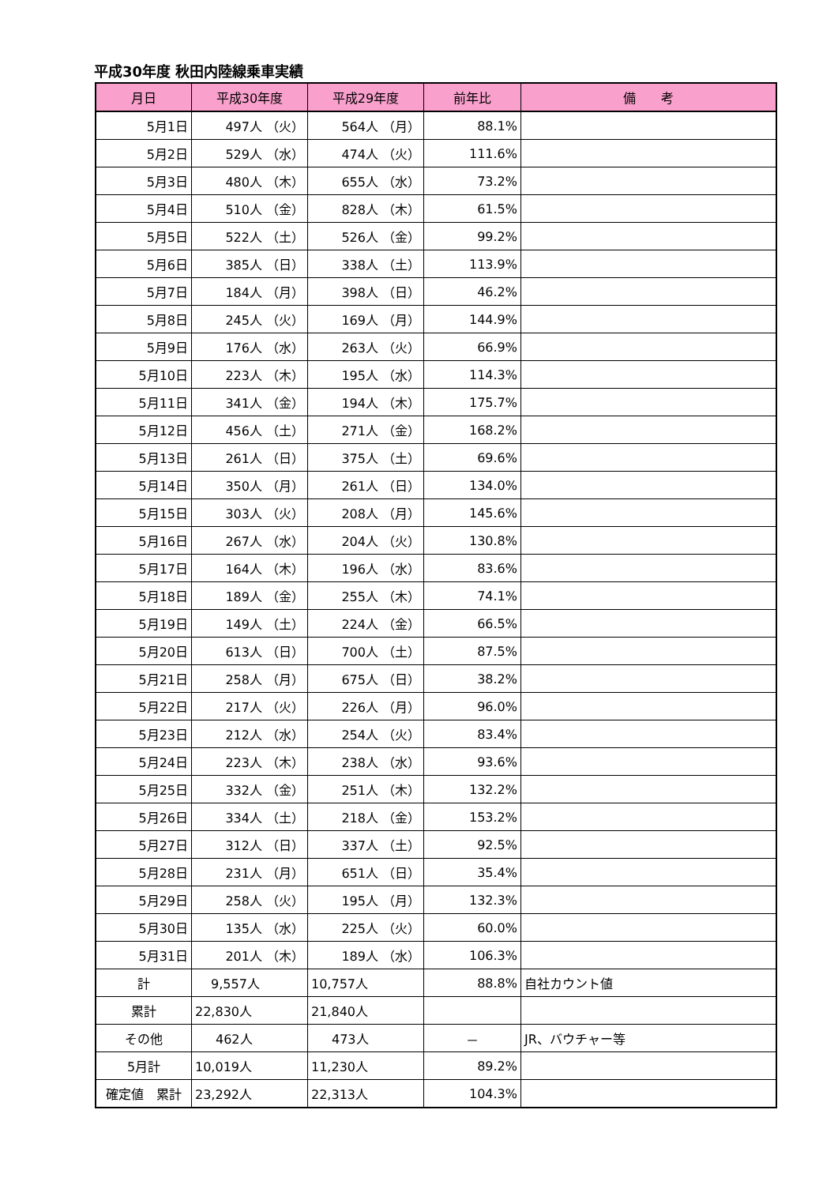平成30年度 秋田内陸線乗車実績
| 月日 | 平成30年度 | 平成29年度 | 前年比 | 備 考 |
| --- | --- | --- | --- | --- |
| 5月1日 | 497人 （火） | 564人 （月） | 88.1% | |
| 5月2日 | 529人 （水） | 474人 （火） | 111.6% | |
| 5月3日 | 480人 （木） | 655人 （水） | 73.2% | |
| 5月4日 | 510人 （金） | 828人 （木） | 61.5% | |
| 5月5日 | 522人 （土） | 526人 （金） | 99.2% | |
| 5月6日 | 385人 （日） | 338人 （土） | 113.9% | |
| 5月7日 | 184人 （月） | 398人 （日） | 46.2% | |
| 5月8日 | 245人 （火） | 169人 （月） | 144.9% | |
| 5月9日 | 176人 （水） | 263人 （火） | 66.9% | |
| 5月10日 | 223人 （木） | 195人 （水） | 114.3% | |
| 5月11日 | 341人 （金） | 194人 （木） | 175.7% | |
| 5月12日 | 456人 （土） | 271人 （金） | 168.2% | |
| 5月13日 | 261人 （日） | 375人 （土） | 69.6% | |
| 5月14日 | 350人 （月） | 261人 （日） | 134.0% | |
| 5月15日 | 303人 （火） | 208人 （月） | 145.6% | |
| 5月16日 | 267人 （水） | 204人 （火） | 130.8% | |
| 5月17日 | 164人 （木） | 196人 （水） | 83.6% | |
| 5月18日 | 189人 （金） | 255人 （木） | 74.1% | |
| 5月19日 | 149人 （土） | 224人 （金） | 66.5% | |
| 5月20日 | 613人 （日） | 700人 （土） | 87.5% | |
| 5月21日 | 258人 （月） | 675人 （日） | 38.2% | |
| 5月22日 | 217人 （火） | 226人 （月） | 96.0% | |
| 5月23日 | 212人 （水） | 254人 （火） | 83.4% | |
| 5月24日 | 223人 （木） | 238人 （水） | 93.6% | |
| 5月25日 | 332人 （金） | 251人 （木） | 132.2% | |
| 5月26日 | 334人 （土） | 218人 （金） | 153.2% | |
| 5月27日 | 312人 （日） | 337人 （土） | 92.5% | |
| 5月28日 | 231人 （月） | 651人 （日） | 35.4% | |
| 5月29日 | 258人 （火） | 195人 （月） | 132.3% | |
| 5月30日 | 135人 （水） | 225人 （火） | 60.0% | |
| 5月31日 | 201人 （木） | 189人 （水） | 106.3% | |
| 計 | 9,557人 | 10,757人 | 88.8% | 自社カウント値 |
| 累計 | 22,830人 | 21,840人 | | |
| その他 | 462人 | 473人 | － | JR、バウチャー等 |
| 5月計 | 10,019人 | 11,230人 | 89.2% | |
| 確定値 累計 | 23,292人 | 22,313人 | 104.3% | |